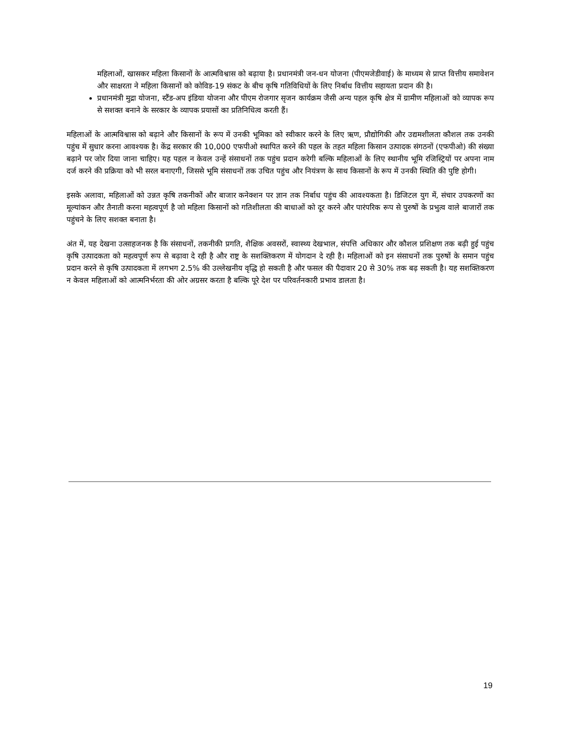महिलाओं, खासकर महिला किसानों के आत्मविश्वास को बढ़ाया है। प्रधानमंत्री जन-धन योजना (पीएमजेडीवाई) के माध्यम से प्राप्त वित्तीय समावेशन और साक्षरता ने महिला किसानों को कोविड-19 संकट के बीच कृषि गतिविधियों के लिए निर्बाध वित्तीय सहायता प्रदान की है।
प्रधानमंत्री मुद्रा योजना, स्टैंड-अप इंडिया योजना और पीएम रोजगार सृजन कार्यक्रम जैसी अन्य पहल कृषि क्षेत्र में ग्रामीण महिलाओं को व्यापक रूप से सशक्त बनाने के सरकार के व्यापक प्रयासों का प्रतिनिधित्व करती हैं।
महिलाओं के आत्मविश्वास को बढ़ाने और किसानों के रूप में उनकी भूमिका को स्वीकार करने के लिए ऋण, प्रौद्योगिकी और उद्यमशीलता कौशल तक उनकी पहुंच में सुधार करना आवश्यक है। केंद्र सरकार की 10,000 एफपीओ स्थापित करने की पहल के तहत महिला किसान उत्पादक संगठनों (एफपीओ) की संख्या बढ़ाने पर जोर दिया जाना चाहिए। यह पहल न केवल उन्हें संसाधनों तक पहुंच प्रदान करेगी बल्कि महिलाओं के लिए स्थानीय भूमि रजिस्ट्रियों पर अपना नाम दर्ज करने की प्रक्रिया को भी सरल बनाएगी, जिससे भूमि संसाधनों तक उचित पहुंच और नियंत्रण के साथ किसानों के रूप में उनकी स्थिति की पुष्टि होगी।
इसके अलावा, महिलाओं को उन्नत कृषि तकनीकों और बाजार कनेक्शन पर ज्ञान तक निर्बाध पहुंच की आवश्यकता है। डिजिटल युग में, संचार उपकरणों का मूल्यांकन और तैनाती करना महत्वपूर्ण है जो महिला किसानों को गतिशीलता की बाधाओं को दूर करने और पारंपरिक रूप से पुरुषों के प्रभुत्व वाले बाजारों तक पहुंचने के लिए सशक्त बनाता है।
अंत में, यह देखना उत्साहजनक है कि संसाधनों, तकनीकी प्रगति, शैक्षिक अवसरों, स्वास्थ्य देखभाल, संपत्ति अधिकार और कौशल प्रशिक्षण तक बढ़ी हुई पहुंच कृषि उत्पादकता को महत्वपूर्ण रूप से बढ़ावा दे रही है और राष्ट्र के सशक्तिकरण में योगदान दे रही है। महिलाओं को इन संसाधनों तक पुरुषों के समान पहुंच प्रदान करने से कृषि उत्पादकता में लगभग 2.5% की उल्लेखनीय वृद्धि हो सकती है और फसल की पैदावार 20 से 30% तक बढ़ सकती है। यह सशक्तिकरण न केवल महिलाओं को आत्मनिर्भरता की ओर अग्रसर करता है बल्कि पूरे देश पर परिवर्तनकारी प्रभाव डालता है।
19